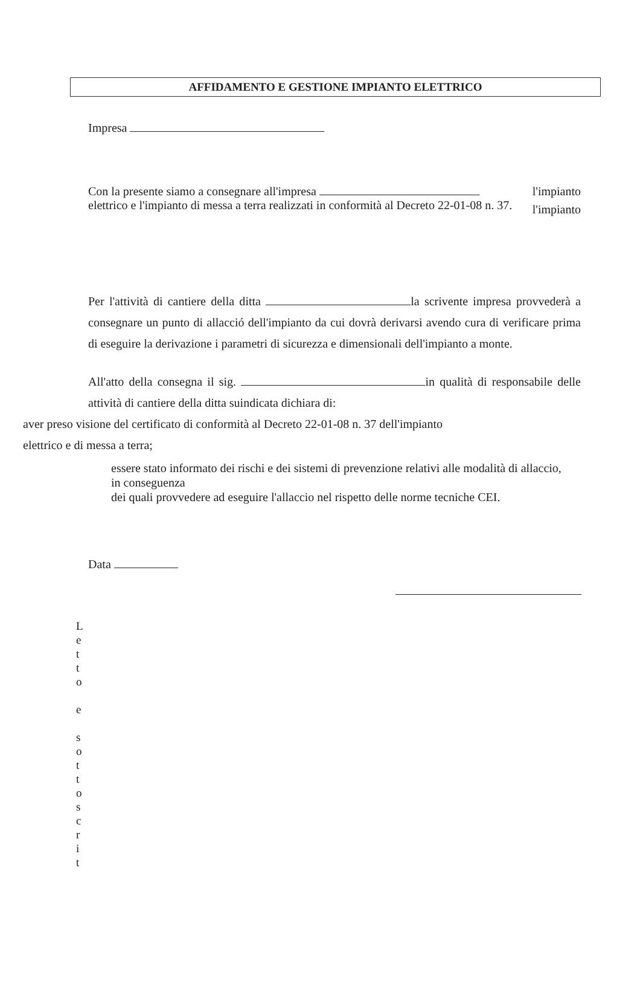AFFIDAMENTO E GESTIONE IMPIANTO ELETTRICO
Impresa
Con la presente siamo a consegnare all'impresa
elettrico e l'impianto di messa a terra realizzati in conformità al Decreto 22-01-08 n. 37.
l'impianto
l'impianto
Per l'attività di cantiere della ditta la scrivente impresa provvederà a consegnare un punto di allacció dell'impianto da cui dovrà derivarsi avendo cura di verificare prima di eseguire la derivazione i parametri di sicurezza e dimensionali dell'impianto a monte.
All'atto della consegna il sig. in qualità di responsabile delle attività di cantiere della ditta suindicata dichiara di:
aver preso visione del certificato di conformità al Decreto 22-01-08 n. 37 dell'impianto
elettrico e di messa a terra;
essere stato informato dei rischi e dei sistemi di prevenzione relativi alle modalità di allaccio, in conseguenza
dei quali provvedere ad eseguire l'allaccio nel rispetto delle norme tecniche CEI.
Data
L
e
t
t
o
e
s
o
t
t
o
s
c
r
i
t